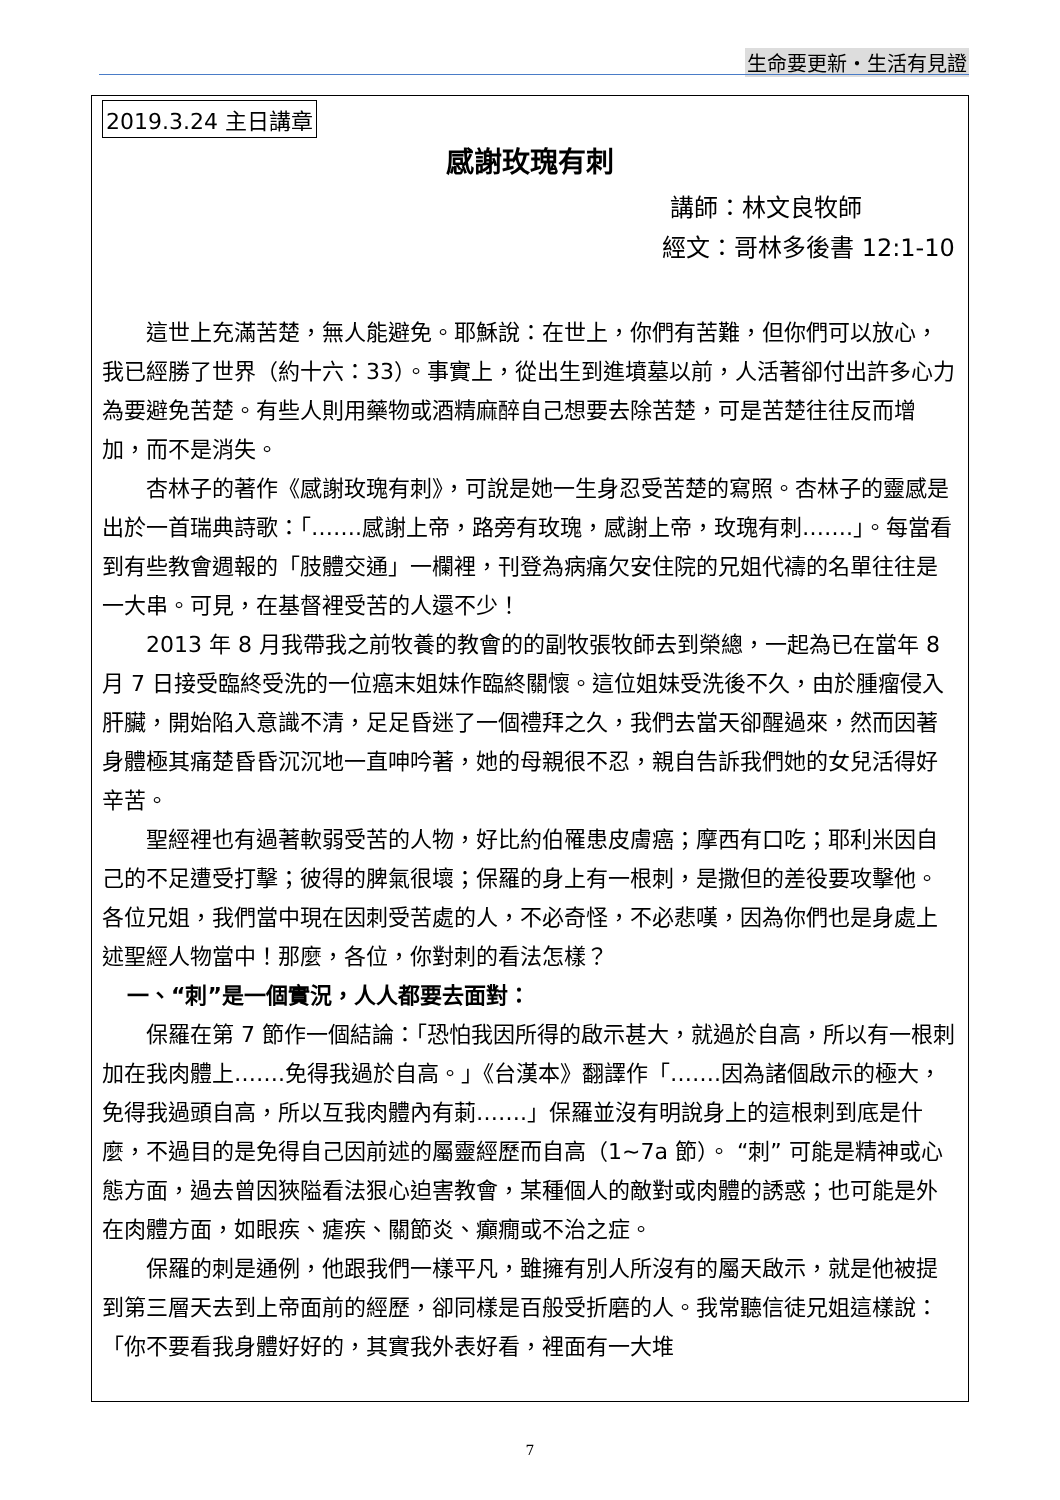生命要更新・生活有見證
2019.3.24 主日講章
感謝玫瑰有刺
講師：林文良牧師
經文：哥林多後書 12:1-10
這世上充滿苦楚，無人能避免。耶穌說：在世上，你們有苦難，但你們可以放心，我已經勝了世界（約十六：33）。事實上，從出生到進墳墓以前，人活著卻付出許多心力為要避免苦楚。有些人則用藥物或酒精麻醉自己想要去除苦楚，可是苦楚往往反而增加，而不是消失。
杏林子的著作《感謝玫瑰有刺》，可說是她一生身忍受苦楚的寫照。杏林子的靈感是出於一首瑞典詩歌：「…….感謝上帝，路旁有玫瑰，感謝上帝，玫瑰有刺…….」。每當看到有些教會週報的「肢體交通」一欄裡，刊登為病痛欠安住院的兄姐代禱的名單往往是一大串。可見，在基督裡受苦的人還不少！
2013 年 8 月我帶我之前牧養的教會的的副牧張牧師去到榮總，一起為已在當年 8 月 7 日接受臨終受洗的一位癌末姐妹作臨終關懷。這位姐妹受洗後不久，由於腫瘤侵入肝臟，開始陷入意識不清，足足昏迷了一個禮拜之久，我們去當天卻醒過來，然而因著身體極其痛楚昏昏沉沉地一直呻吟著，她的母親很不忍，親自告訴我們她的女兒活得好辛苦。
聖經裡也有過著軟弱受苦的人物，好比約伯罹患皮膚癌；摩西有口吃；耶利米因自己的不足遭受打擊；彼得的脾氣很壞；保羅的身上有一根刺，是撒但的差役要攻擊他。各位兄姐，我們當中現在因刺受苦處的人，不必奇怪，不必悲嘆，因為你們也是身處上述聖經人物當中！那麼，各位，你對刺的看法怎樣？
一、“刺”是一個實況，人人都要去面對：
保羅在第 7 節作一個結論：「恐怕我因所得的啟示甚大，就過於自高，所以有一根刺加在我肉體上…….免得我過於自高。」《台漢本》翻譯作「…….因為諸個啟示的極大，免得我過頭自高，所以互我肉體內有莿…….」保羅並沒有明說身上的這根刺到底是什麼，不過目的是免得自己因前述的屬靈經歷而自高（1~7a 節）。 “刺” 可能是精神或心態方面，過去曾因狹隘看法狠心迫害教會，某種個人的敵對或肉體的誘惑；也可能是外在肉體方面，如眼疾、瘧疾、關節炎、癲癇或不治之症。
保羅的刺是通例，他跟我們一樣平凡，雖擁有別人所沒有的屬天啟示，就是他被提到第三層天去到上帝面前的經歷，卻同樣是百般受折磨的人。我常聽信徒兄姐這樣說：「你不要看我身體好好的，其實我外表好看，裡面有一大堆
7